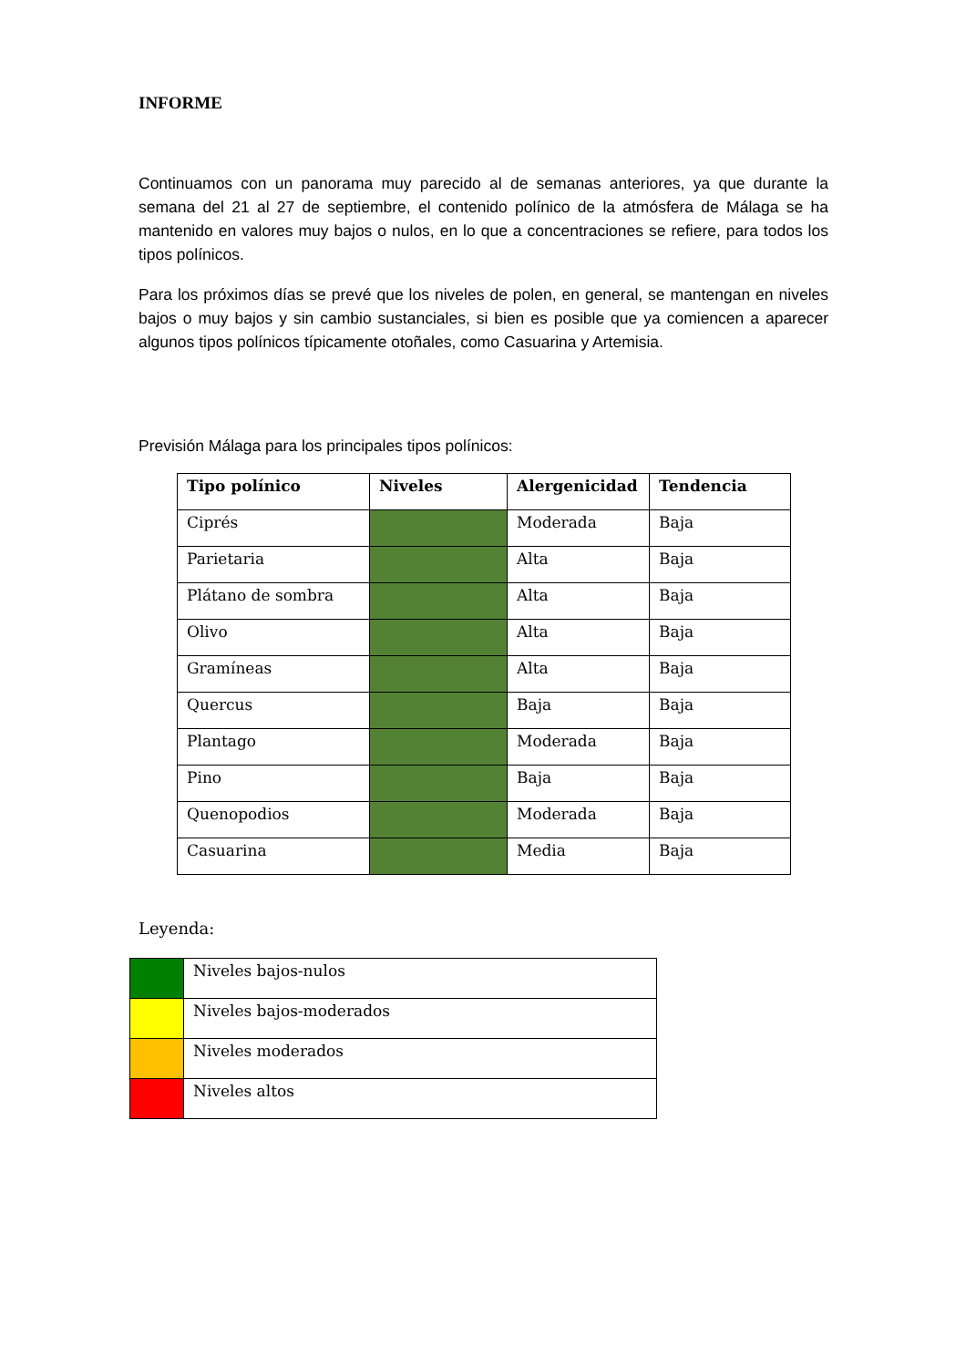INFORME
Continuamos con un panorama muy parecido al de semanas anteriores, ya que durante la semana del 21 al 27 de septiembre, el contenido polínico de la atmósfera de Málaga se ha mantenido en valores muy bajos o nulos, en lo que a concentraciones se refiere, para todos los tipos polínicos.
Para los próximos días se prevé que los niveles de polen, en general, se mantengan en niveles bajos o muy bajos y sin cambio sustanciales, si bien es posible que ya comiencen a aparecer algunos tipos polínicos típicamente otoñales, como Casuarina y Artemisia.
Previsión Málaga para los principales tipos polínicos:
| Tipo polínico | Niveles | Alergenicidad | Tendencia |
| --- | --- | --- | --- |
| Ciprés | | Moderada | Baja |
| Parietaria | | Alta | Baja |
| Plátano de sombra | | Alta | Baja |
| Olivo | | Alta | Baja |
| Gramíneas | | Alta | Baja |
| Quercus | | Baja | Baja |
| Plantago | | Moderada | Baja |
| Pino | | Baja | Baja |
| Quenopodios | | Moderada | Baja |
| Casuarina | | Media | Baja |
Leyenda:
| | Niveles bajos-nulos |
| | Niveles bajos-moderados |
| | Niveles moderados |
| | Niveles altos |